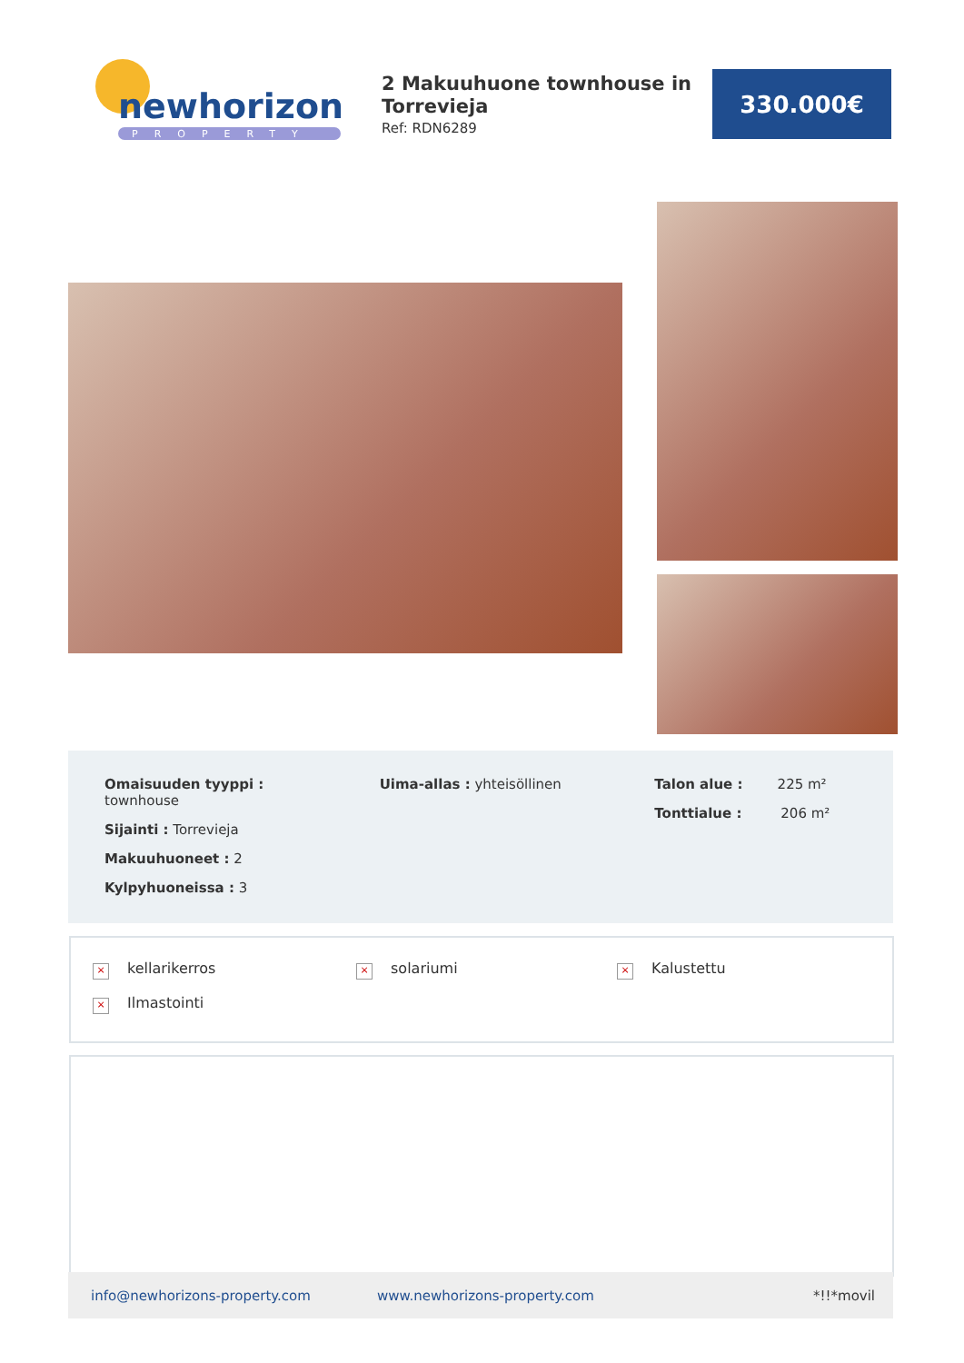newhorizons
PROPERTY
2 Makuuhuone townhouse in Torrevieja
Ref: RDN6289
330.000€
Omaisuuden tyyppi :
townhouse
Sijainti : Torrevieja
Makuuhuoneet : 2
Kylpyhuoneissa : 3
Uima-allas : yhteisöllinen Talon alue : 225 m²
Tonttialue : 206 m²
× kellarikerros × solariumi × Kalustettu
× Ilmastointi
info@newhorizons-property.com www.newhorizons-property.com *!!*movil